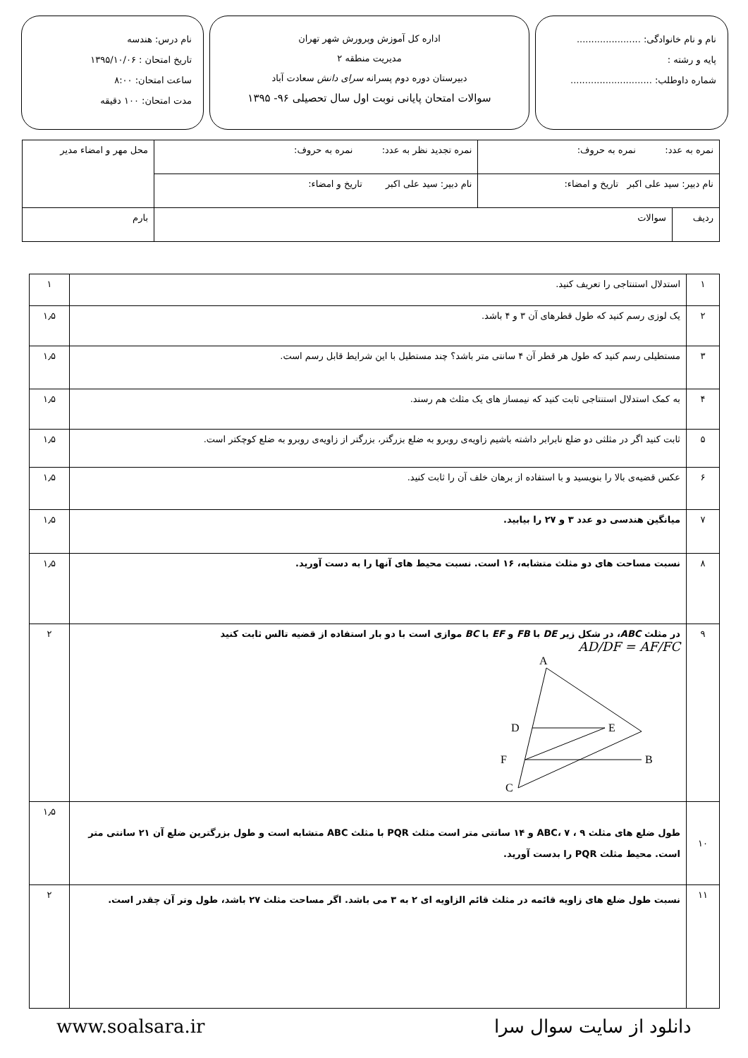نام و نام خانوادگی: ......................
پایه و رشته :
شماره داوطلب: ............................
اداره کل آموزش وپرورش شهر تهران
مدیریت منطقه ۲
دبیرستان دوره دوم پسرانه سرای دانش سعادت آباد
سوالات امتحان پایانی نوبت اول سال تحصیلی ۹۶- ۱۳۹۵
نام درس: هندسه
تاریخ امتحان : ۱۳۹۵/۱۰/۰۶
ساعت امتحان: ۸:۰۰
مدت امتحان: ۱۰۰ دقیقه
| نمره به عدد: نمره به حروف: | | نمره تجدید نظر به عدد: نمره به حروف: | محل مهر و امضاء مدیر |
| نام دبیر: سید علی اکبر تاریخ و امضاء: | | نام دبیر: سید علی اکبر تاریخ و امضاء: | |
| ردیف | سوالات | | بارم |
| ۱ | استدلال استنتاجی را تعریف کنید. | ۱ |
| ۲ | یک لوزی رسم کنید که طول قطرهای آن ۳ و ۴ باشد. | ۱٫۵ |
| ۳ | مستطیلی رسم کنید که طول هر قطر آن ۴ سانتی متر باشد؟ چند مستطیل با این شرایط قابل رسم است. | ۱٫۵ |
| ۴ | به کمک استدلال استنتاجی ثابت کنید که نیمساز های یک مثلث هم رسند. | ۱٫۵ |
| ۵ | ثابت کنید اگر در مثلثی دو ضلع نابرابر داشته باشیم زاویه‌ی روبرو به ضلع بزرگتر، بزرگتر از زاویه‌ی روبرو به ضلع کوچکتر است. | ۱٫۵ |
| ۶ | عکس قضیه‌ی بالا را بنویسید و با استفاده از برهان خلف آن را ثابت کنید. | ۱٫۵ |
| ۷ | میانگین هندسی دو عدد ۳ و ۲۷ را بیابید. | ۱٫۵ |
| ۸ | نسبت مساحت های دو مثلث متشابه، ۱۶ است. نسبت محیط های آنها را به دست آورید. | ۱٫۵ |
| ۹ | در مثلث ABC ، در شکل زیر DE با FB و EF با BC موازی است با دو بار استفاده از قضیه تالس ثابت کنید AD/DF = AF/FC A D E F B C | ۲ |
| ۱۰ | طول ضلع های مثلث ABC، ۷ ، ۹ و ۱۴ سانتی متر است مثلث PQR با مثلث ABC متشابه است و طول بزرگترین ضلع آن ۲۱ سانتی متر است. محیط مثلث PQR را بدست آورید. | ۱٫۵ |
| ۱۱ | نسبت طول ضلع های زاویه قائمه در مثلث قائم الزاویه ای ۲ به ۳ می باشد. اگر مساحت مثلث ۲۷ باشد، طول وتر آن چقدر است. | ۲ |
www.soalsara.ir دانلود از سایت سوال سرا